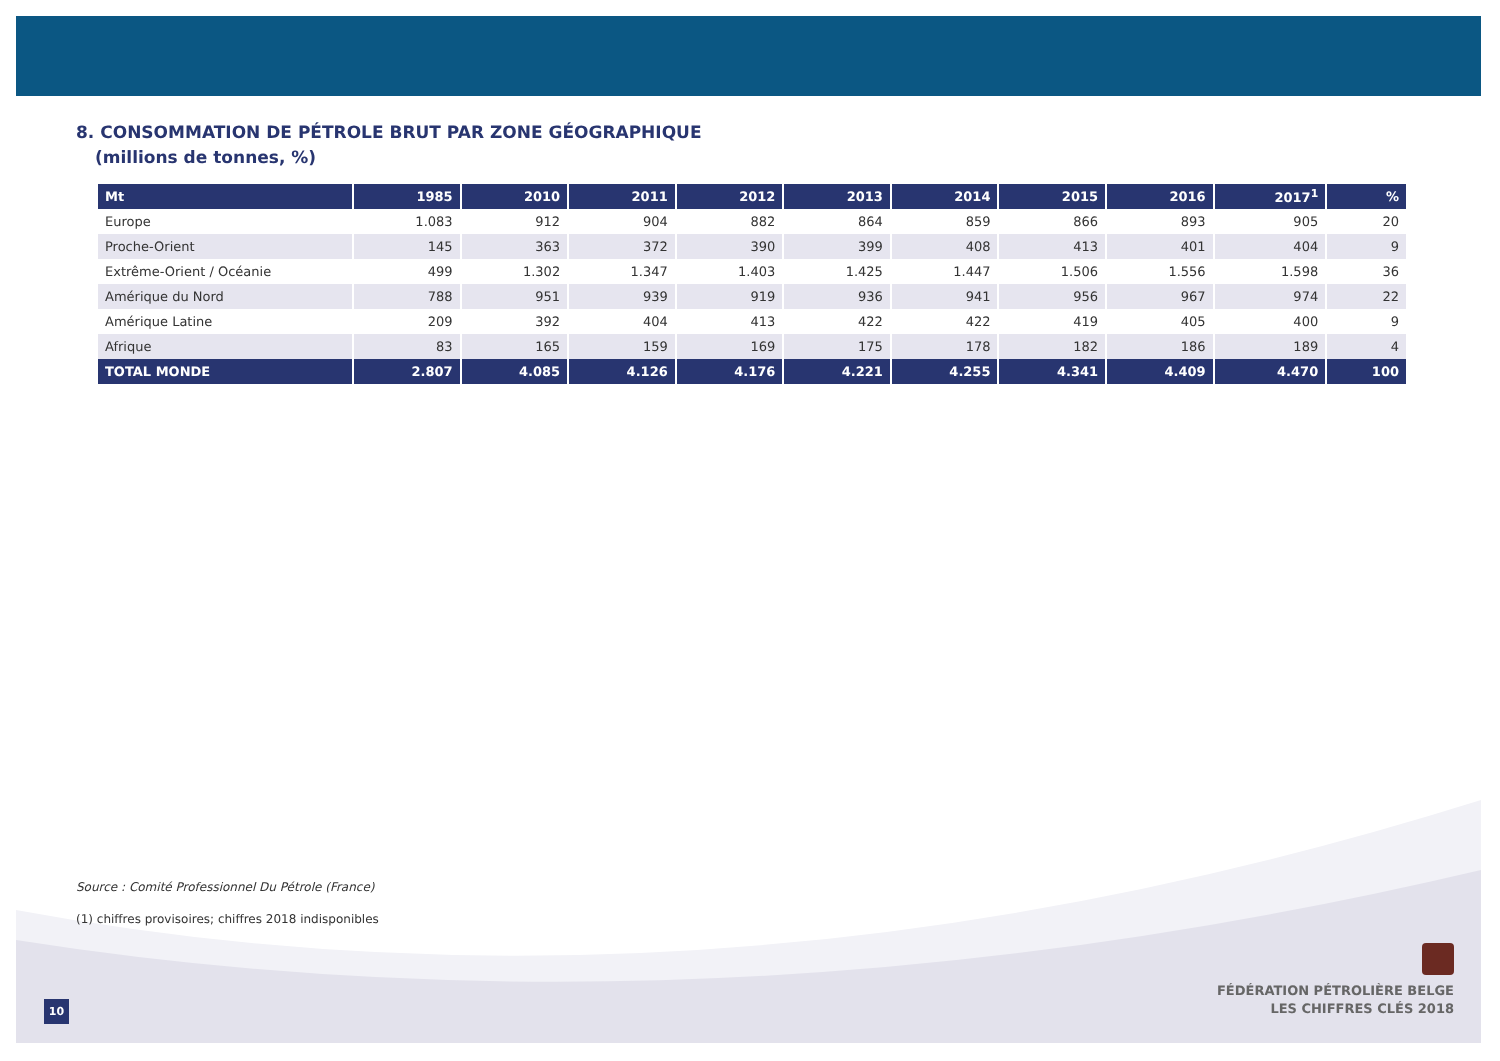8. CONSOMMATION DE PÉTROLE BRUT PAR ZONE GÉOGRAPHIQUE
(millions de tonnes, %)
| Mt | 1985 | 2010 | 2011 | 2012 | 2013 | 2014 | 2015 | 2016 | 2017<sup>1</sup> | % |
| --- | --- | --- | --- | --- | --- | --- | --- | --- | --- | --- |
| Europe | 1.083 | 912 | 904 | 882 | 864 | 859 | 866 | 893 | 905 | 20 |
| Proche-Orient | 145 | 363 | 372 | 390 | 399 | 408 | 413 | 401 | 404 | 9 |
| Extrême-Orient / Océanie | 499 | 1.302 | 1.347 | 1.403 | 1.425 | 1.447 | 1.506 | 1.556 | 1.598 | 36 |
| Amérique du Nord | 788 | 951 | 939 | 919 | 936 | 941 | 956 | 967 | 974 | 22 |
| Amérique Latine | 209 | 392 | 404 | 413 | 422 | 422 | 419 | 405 | 400 | 9 |
| Afrique | 83 | 165 | 159 | 169 | 175 | 178 | 182 | 186 | 189 | 4 |
| TOTAL MONDE | 2.807 | 4.085 | 4.126 | 4.176 | 4.221 | 4.255 | 4.341 | 4.409 | 4.470 | 100 |
Source : Comité Professionnel Du Pétrole (France)
(1) chiffres provisoires; chiffres 2018 indisponibles
FÉDÉRATION PÉTROLIÈRE BELGE
LES CHIFFRES CLÉS 2018
10